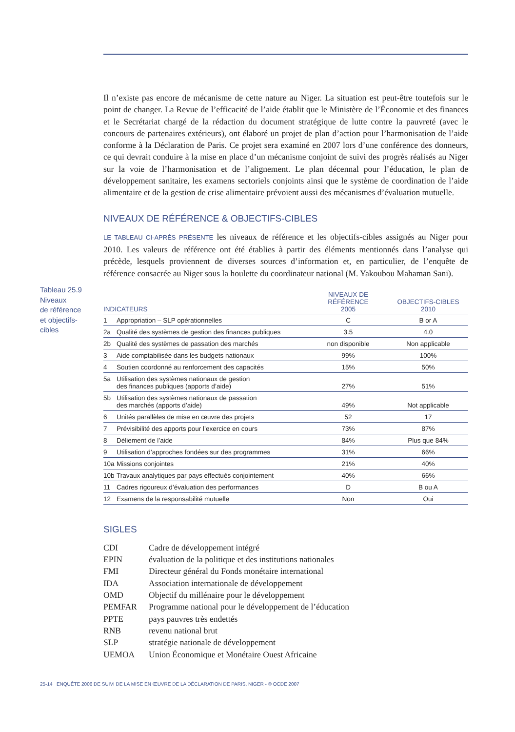Tableau 25.9
Niveaux
de référence
et objectifs-
cibles
Il n’existe pas encore de mécanisme de cette nature au Niger. La situation est peut-être toutefois sur le point de changer. La Revue de l’efficacité de l’aide établit que le Ministère de l’Économie et des finances et le Secrétariat chargé de la rédaction du document stratégique de lutte contre la pauvreté (avec le concours de partenaires extérieurs), ont élaboré un projet de plan d’action pour l’harmonisation de l’aide conforme à la Déclaration de Paris. Ce projet sera examiné en 2007 lors d’une conférence des donneurs, ce qui devrait conduire à la mise en place d’un mécanisme conjoint de suivi des progrès réalisés au Niger sur la voie de l’harmonisation et de l’alignement. Le plan décennal pour l’éducation, le plan de développement sanitaire, les examens sectoriels conjoints ainsi que le système de coordination de l’aide alimentaire et de la gestion de crise alimentaire prévoient aussi des mécanismes d’évaluation mutuelle.
NIVEAUX DE RÉFÉRENCE & OBJECTIFS-CIBLES
LE TABLEAU CI-APRÈS PRÉSENTE les niveaux de référence et les objectifs-cibles assignés au Niger pour 2010. Les valeurs de référence ont été établies à partir des éléments mentionnés dans l’analyse qui précède, lesquels proviennent de diverses sources d’information et, en particulier, de l’enquête de référence consacrée au Niger sous la houlette du coordinateur national (M. Yakoubou Mahaman Sani).
| INDICATEURS | | NIVEAUX DE RÉFÉRENCE 2005 | OBJECTIFS-CIBLES 2010 |
| --- | --- | --- | --- |
| 1 | Appropriation – SLP opérationnelles | C | B or A |
| 2a | Qualité des systèmes de gestion des finances publiques | 3.5 | 4.0 |
| 2b | Qualité des systèmes de passation des marchés | non disponible | Non applicable |
| 3 | Aide comptabilisée dans les budgets nationaux | 99% | 100% |
| 4 | Soutien coordonné au renforcement des capacités | 15% | 50% |
| 5a | Utilisation des systèmes nationaux de gestion des finances publiques (apports d’aide) | 27% | 51% |
| 5b | Utilisation des systèmes nationaux de passation des marchés (apports d’aide) | 49% | Not applicable |
| 6 | Unités parallèles de mise en œuvre des projets | 52 | 17 |
| 7 | Prévisibilité des apports pour l’exercice en cours | 73% | 87% |
| 8 | Déliement de l’aide | 84% | Plus que 84% |
| 9 | Utilisation d’approches fondées sur des programmes | 31% | 66% |
| 10a | Missions conjointes | 21% | 40% |
| 10b | Travaux analytiques par pays effectués conjointement | 40% | 66% |
| 11 | Cadres rigoureux d’évaluation des performances | D | B ou A |
| 12 | Examens de la responsabilité mutuelle | Non | Oui |
SIGLES
| CDI | Cadre de développement intégré |
| EPIN | évaluation de la politique et des institutions nationales |
| FMI | Directeur général du Fonds monétaire international |
| IDA | Association internationale de développement |
| OMD | Objectif du millénaire pour le développement |
| PEMFAR | Programme national pour le développement de l’éducation |
| PPTE | pays pauvres très endettés |
| RNB | revenu national brut |
| SLP | stratégie nationale de développement |
| UEMOA | Union Économique et Monétaire Ouest Africaine |
25-14 ENQUÊTE 2006 DE SUIVI DE LA MISE EN ŒUVRE DE LA DÉCLARATION DE PARIS, NIGER - © OCDE 2007